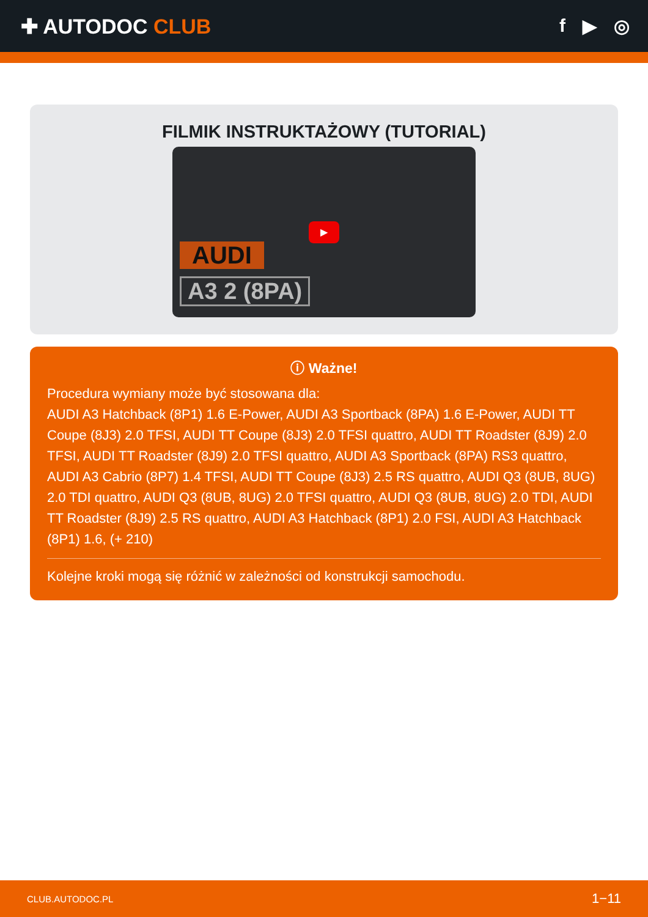✚ AUTODOC CLUB f ▶ ◎
FILMIK INSTRUKTAŻOWY (TUTORIAL)
▶
AUDI
A3 2 (8PA)
ⓘ Ważne!
Procedura wymiany może być stosowana dla:
AUDI A3 Hatchback (8P1) 1.6 E-Power, AUDI A3 Sportback (8PA) 1.6 E-Power, AUDI TT Coupe (8J3) 2.0 TFSI, AUDI TT Coupe (8J3) 2.0 TFSI quattro, AUDI TT Roadster (8J9) 2.0 TFSI, AUDI TT Roadster (8J9) 2.0 TFSI quattro, AUDI A3 Sportback (8PA) RS3 quattro, AUDI A3 Cabrio (8P7) 1.4 TFSI, AUDI TT Coupe (8J3) 2.5 RS quattro, AUDI Q3 (8UB, 8UG) 2.0 TDI quattro, AUDI Q3 (8UB, 8UG) 2.0 TFSI quattro, AUDI Q3 (8UB, 8UG) 2.0 TDI, AUDI TT Roadster (8J9) 2.5 RS quattro, AUDI A3 Hatchback (8P1) 2.0 FSI, AUDI A3 Hatchback (8P1) 1.6, (+ 210)
Kolejne kroki mogą się różnić w zależności od konstrukcji samochodu.
CLUB.AUTODOC.PL 1−11